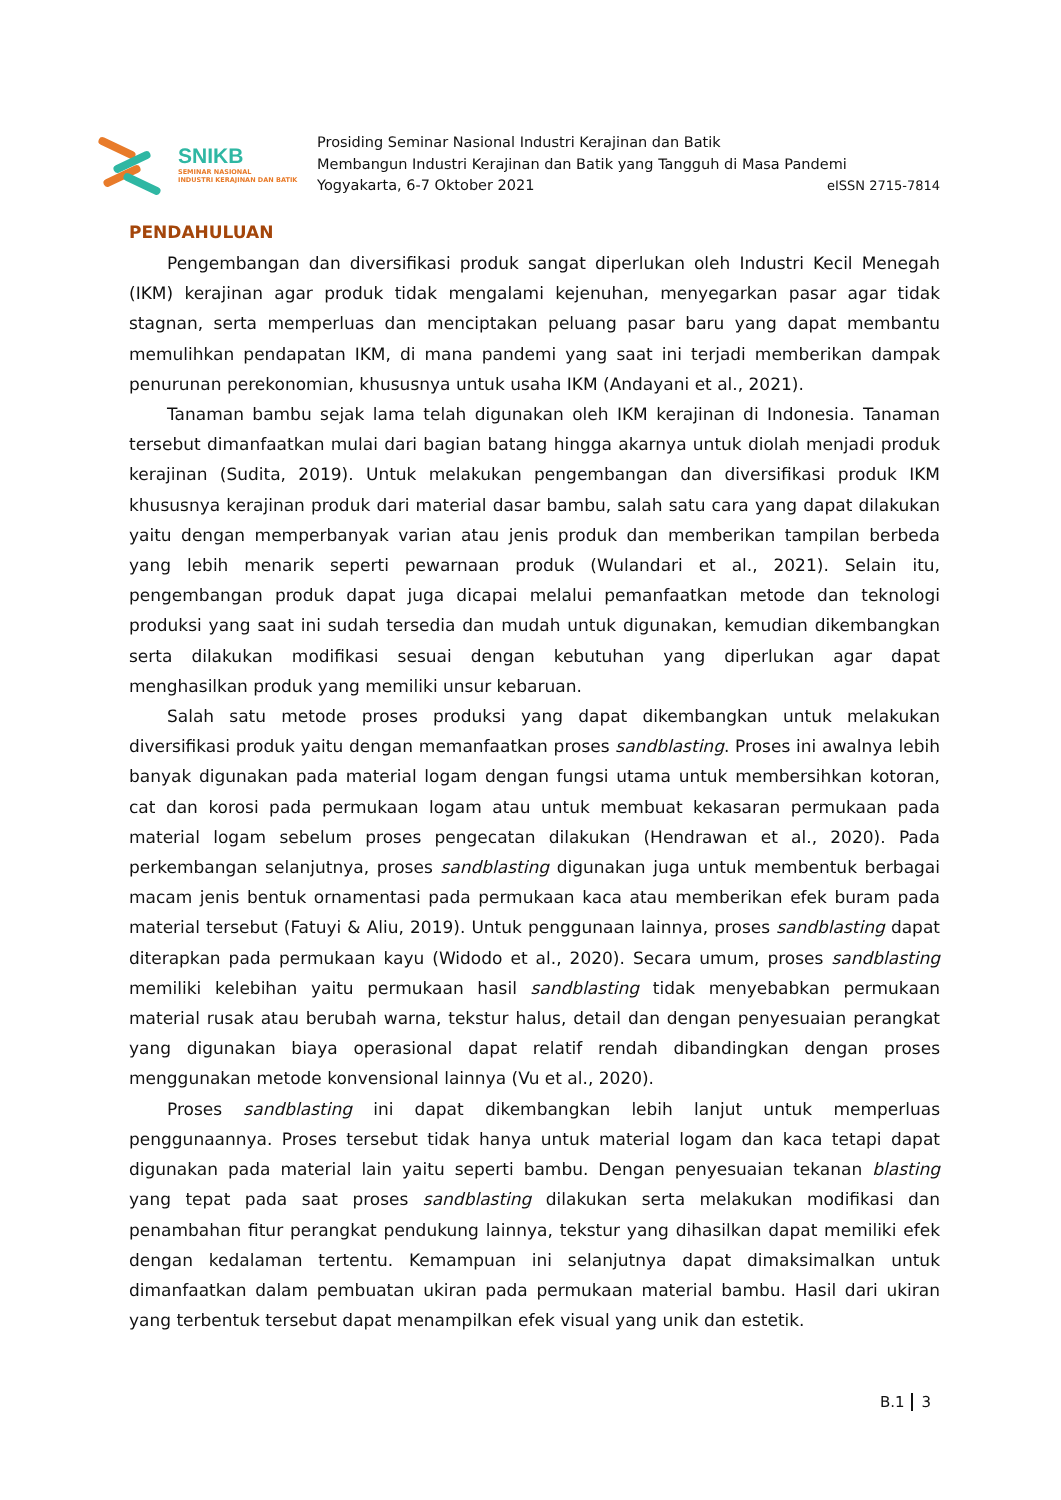SNIKB
SEMINAR NASIONAL
INDUSTRI KERAJINAN DAN BATIK
Prosiding Seminar Nasional Industri Kerajinan dan Batik
Membangun Industri Kerajinan dan Batik yang Tangguh di Masa Pandemi
Yogyakarta, 6-7 Oktober 2021 eISSN 2715-7814
PENDAHULUAN
Pengembangan dan diversifikasi produk sangat diperlukan oleh Industri Kecil Menegah (IKM) kerajinan agar produk tidak mengalami kejenuhan, menyegarkan pasar agar tidak stagnan, serta memperluas dan menciptakan peluang pasar baru yang dapat membantu memulihkan pendapatan IKM, di mana pandemi yang saat ini terjadi memberikan dampak penurunan perekonomian, khususnya untuk usaha IKM (Andayani et al., 2021).
Tanaman bambu sejak lama telah digunakan oleh IKM kerajinan di Indonesia. Tanaman tersebut dimanfaatkan mulai dari bagian batang hingga akarnya untuk diolah menjadi produk kerajinan (Sudita, 2019). Untuk melakukan pengembangan dan diversifikasi produk IKM khususnya kerajinan produk dari material dasar bambu, salah satu cara yang dapat dilakukan yaitu dengan memperbanyak varian atau jenis produk dan memberikan tampilan berbeda yang lebih menarik seperti pewarnaan produk (Wulandari et al., 2021). Selain itu, pengembangan produk dapat juga dicapai melalui pemanfaatkan metode dan teknologi produksi yang saat ini sudah tersedia dan mudah untuk digunakan, kemudian dikembangkan serta dilakukan modifikasi sesuai dengan kebutuhan yang diperlukan agar dapat menghasilkan produk yang memiliki unsur kebaruan.
Salah satu metode proses produksi yang dapat dikembangkan untuk melakukan diversifikasi produk yaitu dengan memanfaatkan proses sandblasting. Proses ini awalnya lebih banyak digunakan pada material logam dengan fungsi utama untuk membersihkan kotoran, cat dan korosi pada permukaan logam atau untuk membuat kekasaran permukaan pada material logam sebelum proses pengecatan dilakukan (Hendrawan et al., 2020). Pada perkembangan selanjutnya, proses sandblasting digunakan juga untuk membentuk berbagai macam jenis bentuk ornamentasi pada permukaan kaca atau memberikan efek buram pada material tersebut (Fatuyi & Aliu, 2019). Untuk penggunaan lainnya, proses sandblasting dapat diterapkan pada permukaan kayu (Widodo et al., 2020). Secara umum, proses sandblasting memiliki kelebihan yaitu permukaan hasil sandblasting tidak menyebabkan permukaan material rusak atau berubah warna, tekstur halus, detail dan dengan penyesuaian perangkat yang digunakan biaya operasional dapat relatif rendah dibandingkan dengan proses menggunakan metode konvensional lainnya (Vu et al., 2020).
Proses sandblasting ini dapat dikembangkan lebih lanjut untuk memperluas penggunaannya. Proses tersebut tidak hanya untuk material logam dan kaca tetapi dapat digunakan pada material lain yaitu seperti bambu. Dengan penyesuaian tekanan blasting yang tepat pada saat proses sandblasting dilakukan serta melakukan modifikasi dan penambahan fitur perangkat pendukung lainnya, tekstur yang dihasilkan dapat memiliki efek dengan kedalaman tertentu. Kemampuan ini selanjutnya dapat dimaksimalkan untuk dimanfaatkan dalam pembuatan ukiran pada permukaan material bambu. Hasil dari ukiran yang terbentuk tersebut dapat menampilkan efek visual yang unik dan estetik.
B.1 3